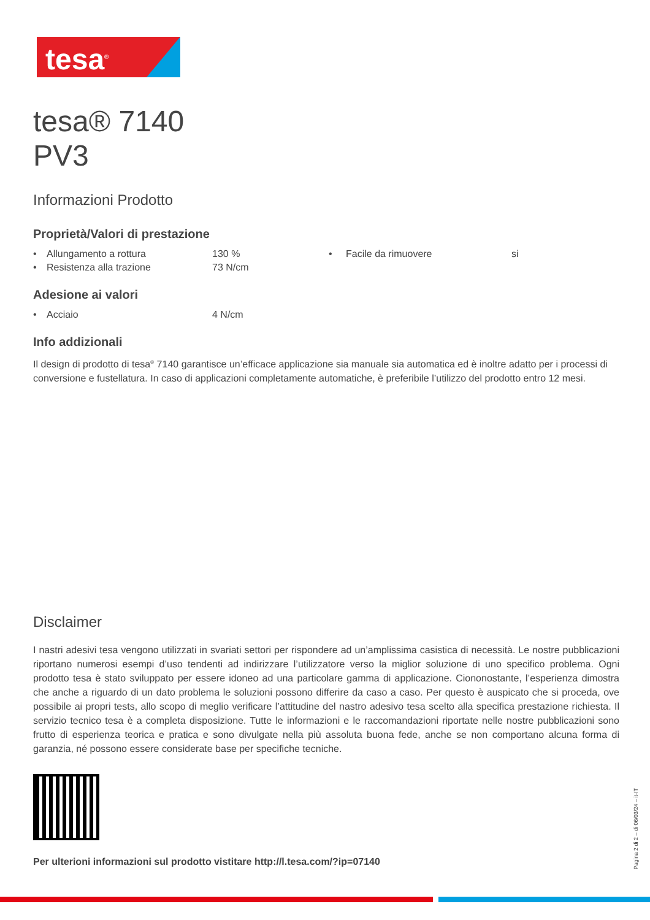tesa<sup>®</sup>
tesa® 7140
PV3
Informazioni Prodotto
Proprietà/Valori di prestazione
| • | Allungamento a rottura | 130 % | • | Facile da rimuovere | si |
| • | Resistenza alla trazione | 73 N/cm | | | |
Adesione ai valori
| • | Acciaio | 4 N/cm |
Info addizionali
Il design di prodotto di tesa<sup>®</sup> 7140 garantisce un’efficace applicazione sia manuale sia automatica ed è inoltre adatto per i processi di conversione e fustellatura. In caso di applicazioni completamente automatiche, è preferibile l’utilizzo del prodotto entro 12 mesi.
Disclaimer
I nastri adesivi tesa vengono utilizzati in svariati settori per rispondere ad un’amplissima casistica di necessità. Le nostre pubblicazioni riportano numerosi esempi d’uso tendenti ad indirizzare l’utilizzatore verso la miglior soluzione di uno specifico problema. Ogni prodotto tesa è stato sviluppato per essere idoneo ad una particolare gamma di applicazione. Ciononostante, l’esperienza dimostra che anche a riguardo di un dato problema le soluzioni possono differire da caso a caso. Per questo è auspicato che si proceda, ove possibile ai propri tests, allo scopo di meglio verificare l’attitudine del nastro adesivo tesa scelto alla specifica prestazione richiesta. Il servizio tecnico tesa è a completa disposizione. Tutte le informazioni e le raccomandazioni riportate nelle nostre pubblicazioni sono frutto di esperienza teorica e pratica e sono divulgate nella più assoluta buona fede, anche se non comportano alcuna forma di garanzia, né possono essere considerate base per specifiche tecniche.
Per ulterioni informazioni sul prodotto vistitare http://l.tesa.com/?ip=07140
Pagina 2 di 2 – di 06/03/24 – it-IT